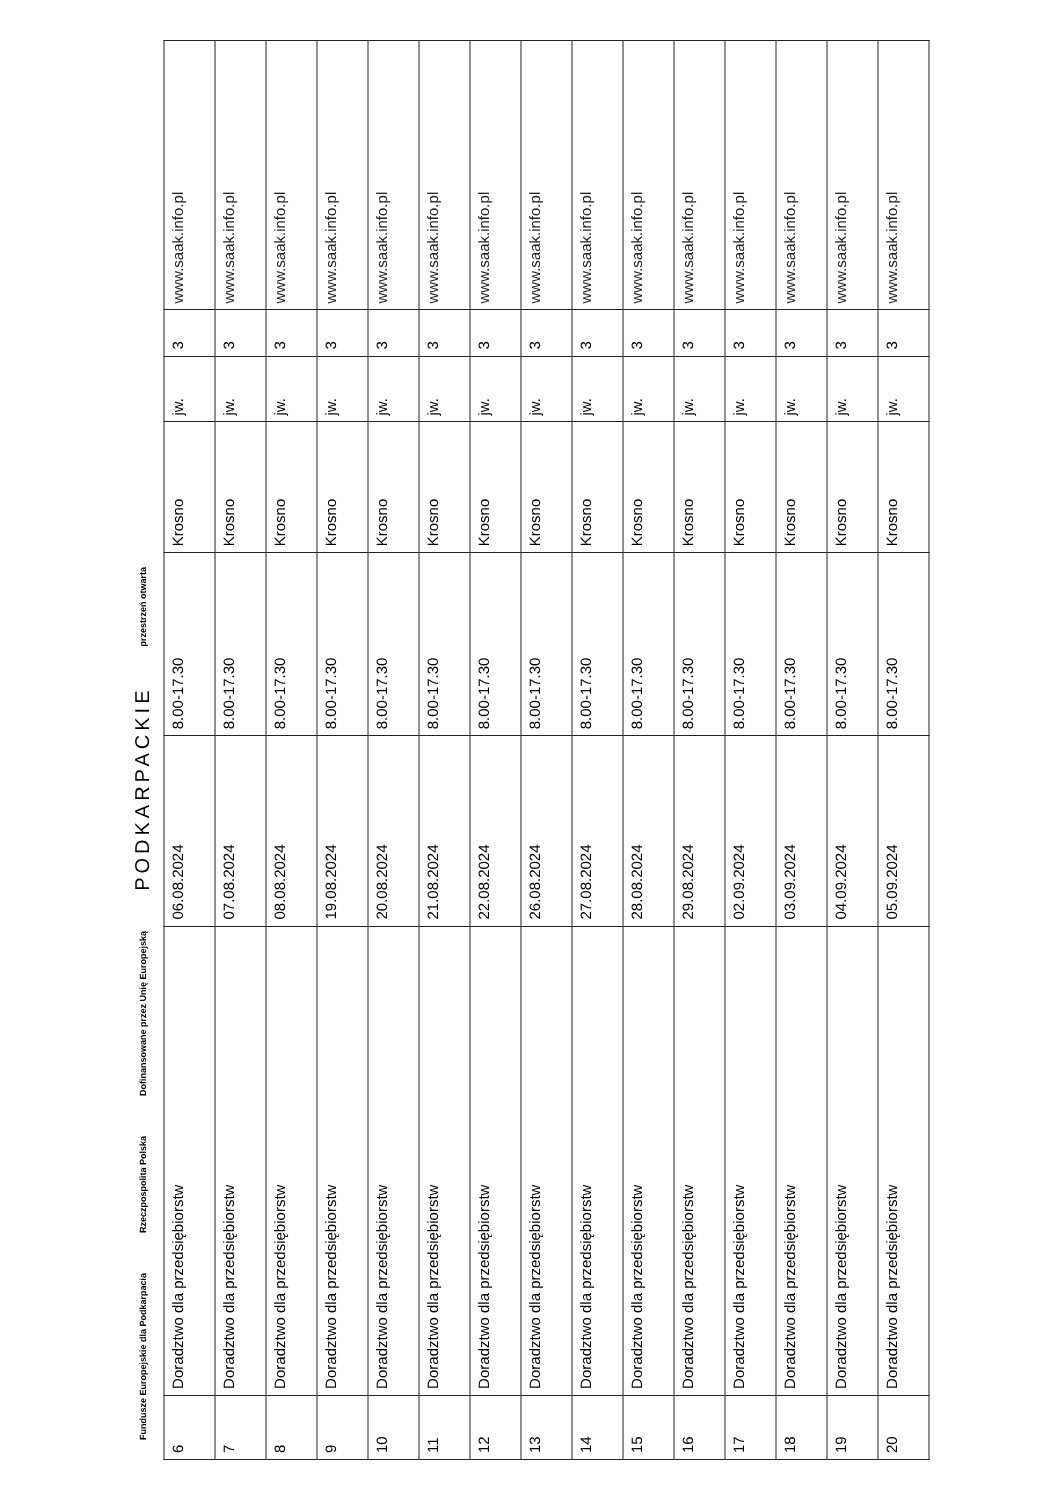Fundusze Europejskie dla Podkarpacia Rzeczpospolita Polska Dofinansowane przez Unię Europejską PODKARPACKIE przestrzeń otwarta
| 6 | Doradztwo dla przedsiębiorstw | 06.08.2024 | 8.00-17.30 | Krosno | jw. | 3 | www.saak.info.pl |
| 7 | Doradztwo dla przedsiębiorstw | 07.08.2024 | 8.00-17.30 | Krosno | jw. | 3 | www.saak.info.pl |
| 8 | Doradztwo dla przedsiębiorstw | 08.08.2024 | 8.00-17.30 | Krosno | jw. | 3 | www.saak.info.pl |
| 9 | Doradztwo dla przedsiębiorstw | 19.08.2024 | 8.00-17.30 | Krosno | jw. | 3 | www.saak.info.pl |
| 10 | Doradztwo dla przedsiębiorstw | 20.08.2024 | 8.00-17.30 | Krosno | jw. | 3 | www.saak.info.pl |
| 11 | Doradztwo dla przedsiębiorstw | 21.08.2024 | 8.00-17.30 | Krosno | jw. | 3 | www.saak.info.pl |
| 12 | Doradztwo dla przedsiębiorstw | 22.08.2024 | 8.00-17.30 | Krosno | jw. | 3 | www.saak.info.pl |
| 13 | Doradztwo dla przedsiębiorstw | 26.08.2024 | 8.00-17.30 | Krosno | jw. | 3 | www.saak.info.pl |
| 14 | Doradztwo dla przedsiębiorstw | 27.08.2024 | 8.00-17.30 | Krosno | jw. | 3 | www.saak.info.pl |
| 15 | Doradztwo dla przedsiębiorstw | 28.08.2024 | 8.00-17.30 | Krosno | jw. | 3 | www.saak.info.pl |
| 16 | Doradztwo dla przedsiębiorstw | 29.08.2024 | 8.00-17.30 | Krosno | jw. | 3 | www.saak.info.pl |
| 17 | Doradztwo dla przedsiębiorstw | 02.09.2024 | 8.00-17.30 | Krosno | jw. | 3 | www.saak.info.pl |
| 18 | Doradztwo dla przedsiębiorstw | 03.09.2024 | 8.00-17.30 | Krosno | jw. | 3 | www.saak.info.pl |
| 19 | Doradztwo dla przedsiębiorstw | 04.09.2024 | 8.00-17.30 | Krosno | jw. | 3 | www.saak.info.pl |
| 20 | Doradztwo dla przedsiębiorstw | 05.09.2024 | 8.00-17.30 | Krosno | jw. | 3 | www.saak.info.pl |